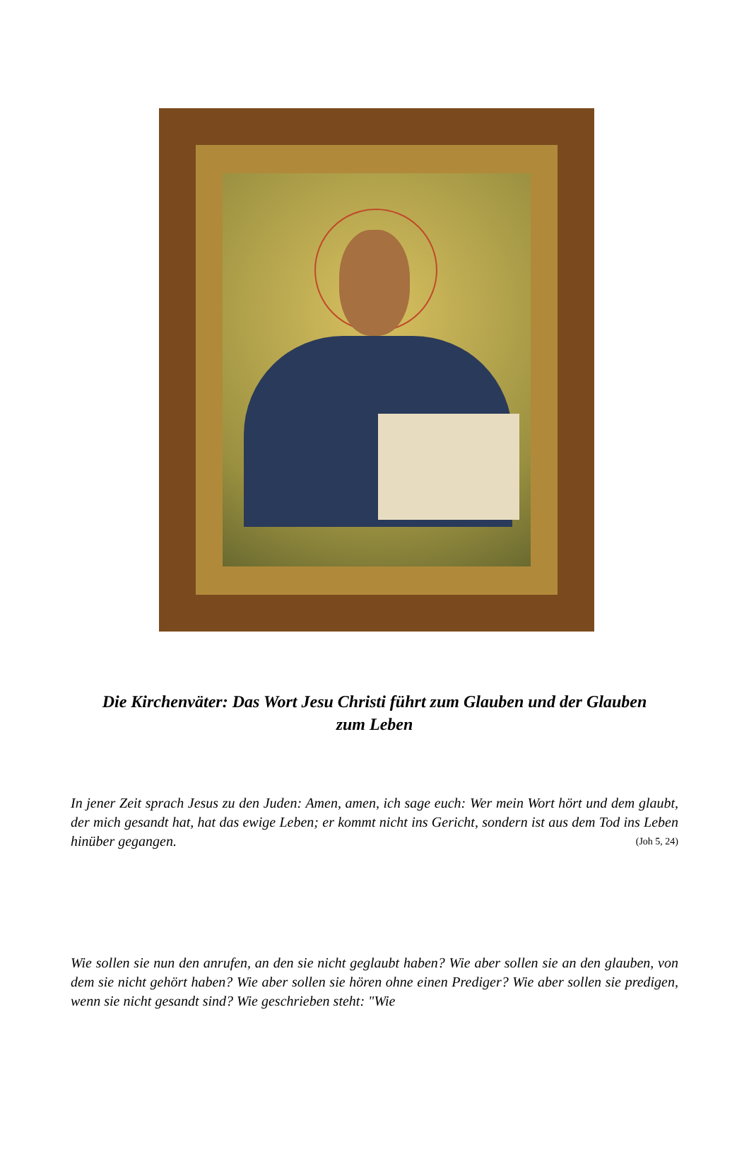Die Kirchenväter: Das Wort Jesu Christi führt zum Glauben und der Glauben zum Leben
In jener Zeit sprach Jesus zu den Juden: Amen, amen, ich sage euch: Wer mein Wort hört und dem glaubt, der mich gesandt hat, hat das ewige Leben; er kommt nicht ins Gericht, sondern ist aus dem Tod ins Leben hinüber gegangen. (Joh 5, 24)
Wie sollen sie nun den anrufen, an den sie nicht geglaubt haben? Wie aber sollen sie an den glauben, von dem sie nicht gehört haben? Wie aber sollen sie hören ohne einen Prediger? Wie aber sollen sie predigen, wenn sie nicht gesandt sind? Wie geschrieben steht: "Wie